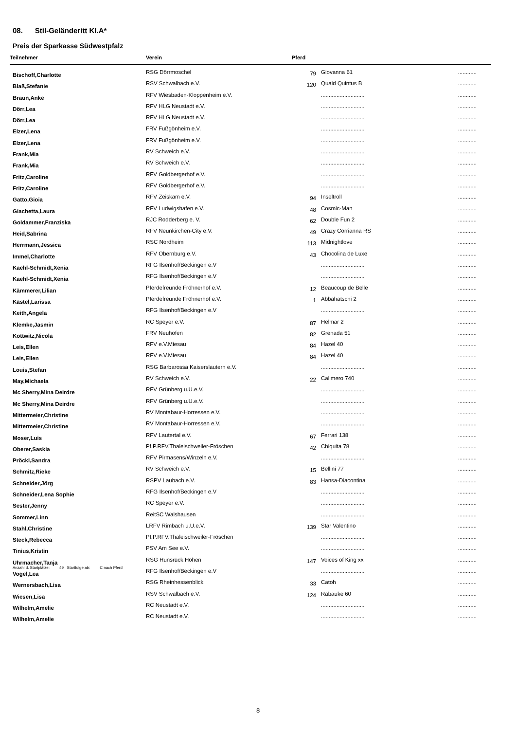08. Stil-Geländeritt Kl.A*
Preis der Sparkasse Südwestpfalz
| Teilnehmer | Verein | Pferd | | |
| --- | --- | --- | --- | --- |
| Bischoff,Charlotte | RSG Dörrmoschel | 79 | Giovanna 61 | ............ |
| Blaß,Stefanie | RSV Schwalbach e.V. | 120 | Quaid Quintus B | ............ |
| Braun,Anke | RFV Wiesbaden-Kloppenheim e.V. | | ............................ | ............ |
| Dörr,Lea | RFV HLG Neustadt e.V. | | ............................ | ............ |
| Dörr,Lea | RFV HLG Neustadt e.V. | | ............................ | ............ |
| Elzer,Lena | FRV Fußgönheim e.V. | | ............................ | ............ |
| Elzer,Lena | FRV Fußgönheim e.V. | | ............................ | ............ |
| Frank,Mia | RV Schweich e.V. | | ............................ | ............ |
| Frank,Mia | RV Schweich e.V. | | ............................ | ............ |
| Fritz,Caroline | RFV Goldbergerhof e.V. | | ............................ | ............ |
| Fritz,Caroline | RFV Goldbergerhof e.V. | | ............................ | ............ |
| Gatto,Gioia | RFV Zeiskam e.V. | 94 | Inseltroll | ............ |
| Giachetta,Laura | RFV Ludwigshafen e.V. | 48 | Cosmic-Man | ............ |
| Goldammer,Franziska | RJC Rodderberg e. V. | 62 | Double Fun 2 | ............ |
| Heid,Sabrina | RFV Neunkirchen-City e.V. | 49 | Crazy Corrianna RS | ............ |
| Herrmann,Jessica | RSC Nordheim | 113 | Midnightlove | ............ |
| Immel,Charlotte | RFV Obernburg e.V. | 43 | Chocolina de Luxe | ............ |
| Kaehl-Schmidt,Xenia | RFG Ilsenhof/Beckingen e.V | | ............................ | ............ |
| Kaehl-Schmidt,Xenia | RFG Ilsenhof/Beckingen e.V | | ............................ | ............ |
| Kämmerer,Lilian | Pferdefreunde Fröhnerhof e.V. | 12 | Beaucoup de Belle | ............ |
| Kästel,Larissa | Pferdefreunde Fröhnerhof e.V. | 1 | Abbahatschi 2 | ............ |
| Keith,Angela | RFG Ilsenhof/Beckingen e.V | | ............................ | ............ |
| Klemke,Jasmin | RC Speyer e.V. | 87 | Helmar 2 | ............ |
| Kottwitz,Nicola | FRV Neuhofen | 82 | Grenada 51 | ............ |
| Leis,Ellen | RFV e.V.Miesau | 84 | Hazel 40 | ............ |
| Leis,Ellen | RFV e.V.Miesau | 84 | Hazel 40 | ............ |
| Louis,Stefan | RSG Barbarossa Kaiserslautern e.V. | | ............................ | ............ |
| May,Michaela | RV Schweich e.V. | 22 | Calimero 740 | ............ |
| Mc Sherry,Mina Deirdre | RFV Grünberg u.U.e.V. | | ............................ | ............ |
| Mc Sherry,Mina Deirdre | RFV Grünberg u.U.e.V. | | ............................ | ............ |
| Mittermeier,Christine | RV Montabaur-Horressen e.V. | | ............................ | ............ |
| Mittermeier,Christine | RV Montabaur-Horressen e.V. | | ............................ | ............ |
| Moser,Luis | RFV Lautertal e.V. | 67 | Ferrari 138 | ............ |
| Oberer,Saskia | Pf.P.RFV.Thaleischweiler-Fröschen | 42 | Chiquita 78 | ............ |
| Pröckl,Sandra | RFV Pirmasens/Winzeln e.V. | | ............................ | ............ |
| Schmitz,Rieke | RV Schweich e.V. | 15 | Bellini 77 | ............ |
| Schneider,Jörg | RSPV Laubach e.V. | 83 | Hansa-Diacontina | ............ |
| Schneider,Lena Sophie | RFG Ilsenhof/Beckingen e.V | | ............................ | ............ |
| Sester,Jenny | RC Speyer e.V. | | ............................ | ............ |
| Sommer,Linn | ReitSC Walshausen | | ............................ | ............ |
| Stahl,Christine | LRFV Rimbach u.U.e.V. | 139 | Star Valentino | ............ |
| Steck,Rebecca | Pf.P.RFV.Thaleischweiler-Fröschen | | ............................ | ............ |
| Tinius,Kristin | PSV Am See e.V. | | ............................ | ............ |
| Uhrmacher,Tanja | RSG Hunsrück Höhen | 147 | Voices of King xx | ............ |
| Vogel,Lea | RFG Ilsenhof/Beckingen e.V | | ............................ | ............ |
| Wernersbach,Lisa | RSG Rheinhessenblick | 33 | Catoh | ............ |
| Wiesen,Lisa | RSV Schwalbach e.V. | 124 | Rabauke 60 | ............ |
| Wilhelm,Amelie | RC Neustadt e.V. | | ............................ | ............ |
| Wilhelm,Amelie | RC Neustadt e.V. | | ............................ | ............ |
Anzahl d. Startplätze: 49 Startfolge ab: C nach Pferd
8